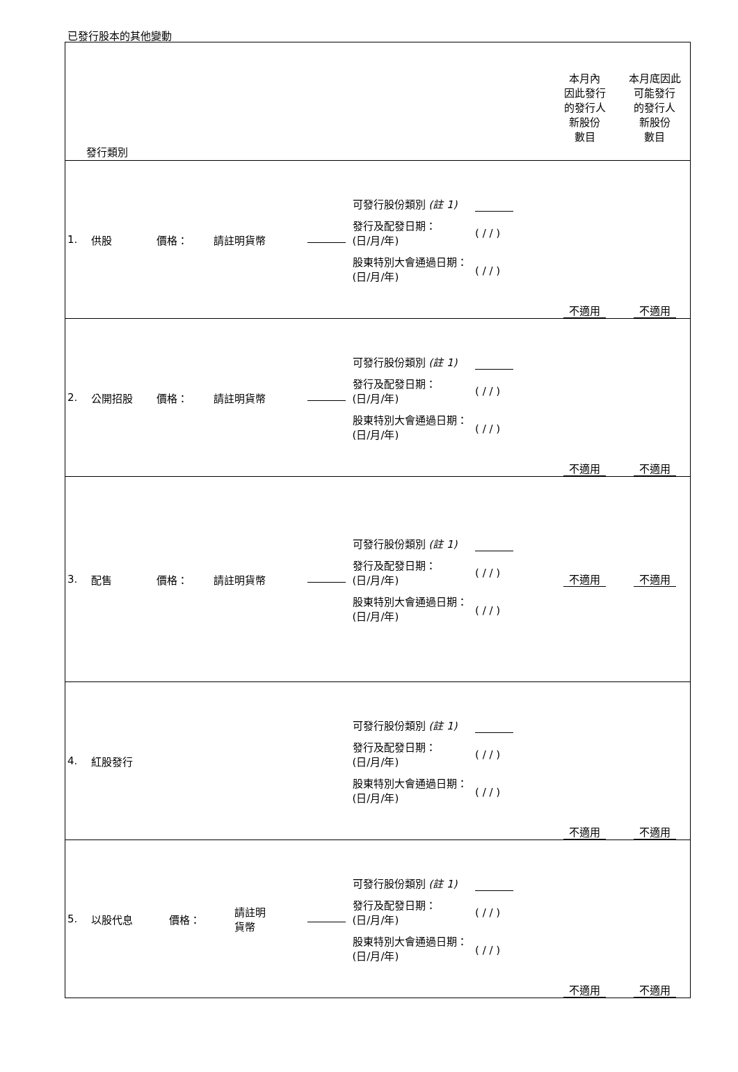已發行股本的其他變動
| 發行類別 | | | | | | | 本月內 因此發行 的發行人 新股份 數目 | 本月底因此 可能發行 的發行人 新股份 數目 |
| 1. | 供股 | 價格： | 請註明貨幣 | | 可發行股份類別 (註 1) 發行及配發日期： (日/月/年) 股東特別大會通過日期： (日/月/年) | ( / / ) ( / / ) | 不適用 | 不適用 |
| 2. | 公開招股 | 價格： | 請註明貨幣 | | 可發行股份類別 (註 1) 發行及配發日期： (日/月/年) 股東特別大會通過日期： (日/月/年) | ( / / ) ( / / ) | 不適用 | 不適用 |
| 3. | 配售 | 價格： | 請註明貨幣 | | 可發行股份類別 (註 1) 發行及配發日期： (日/月/年) 股東特別大會通過日期： (日/月/年) | ( / / ) ( / / ) | 不適用 | 不適用 |
| 4. | 紅股發行 | | | | 可發行股份類別 (註 1) 發行及配發日期： (日/月/年) 股東特別大會通過日期： (日/月/年) | ( / / ) ( / / ) | 不適用 | 不適用 |
| 5. | 以股代息 價格： | | 請註明 貨幣 | | 可發行股份類別 (註 1) 發行及配發日期： (日/月/年) 股東特別大會通過日期： (日/月/年) | ( / / ) ( / / ) | 不適用 | 不適用 |